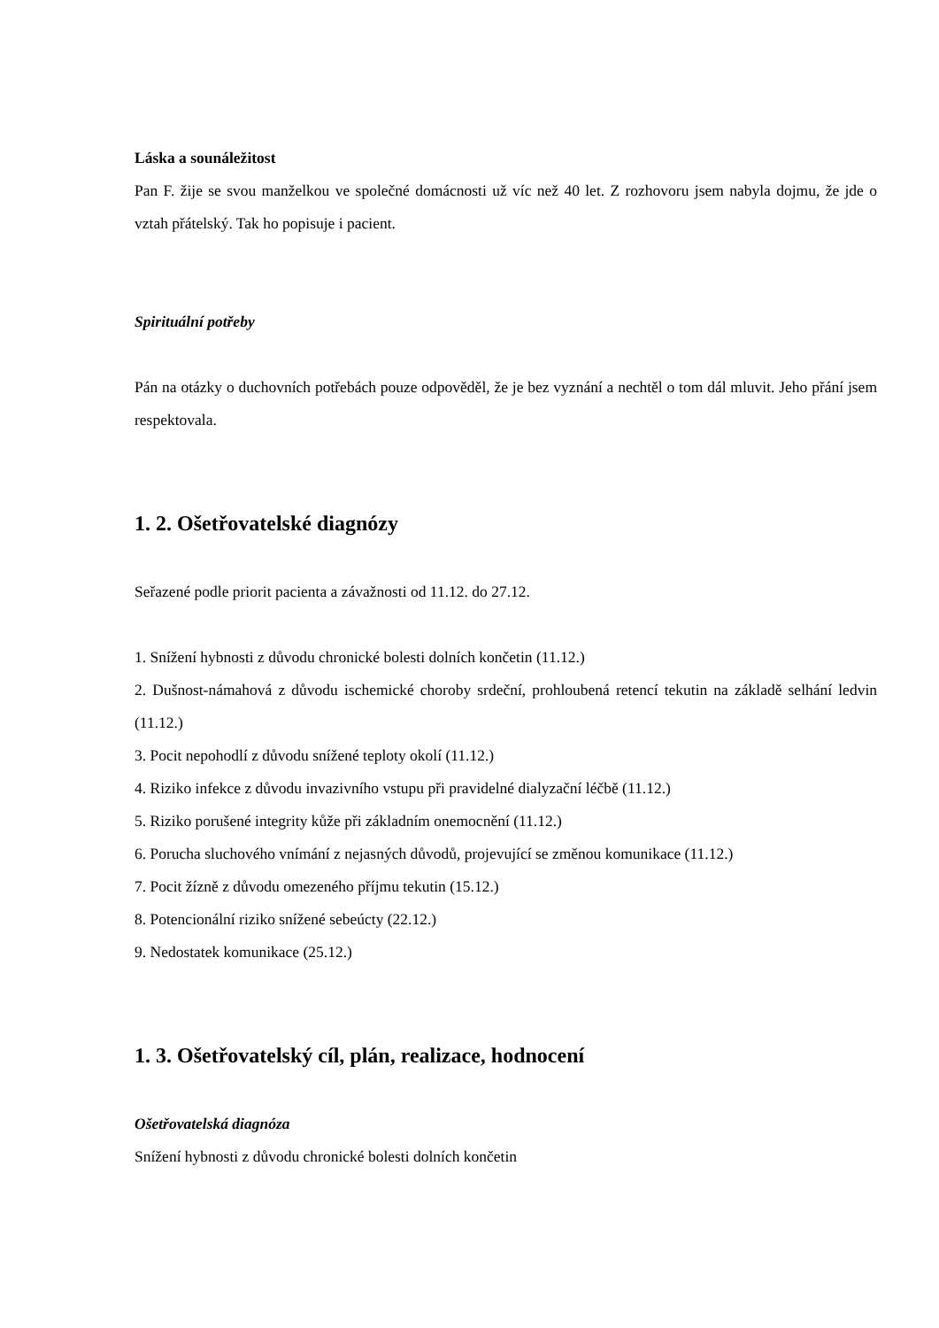Láska a sounáležitost
Pan F. žije se svou manželkou ve společné domácnosti už víc než 40 let. Z rozhovoru jsem nabyla dojmu, že jde o vztah přátelský. Tak ho popisuje i pacient.
Spirituální potřeby
Pán na otázky o duchovních potřebách pouze odpověděl, že je bez vyznání a nechtěl o tom dál mluvit. Jeho přání jsem respektovala.
1. 2. Ošetřovatelské diagnózy
Seřazené podle priorit pacienta a závažnosti od 11.12. do 27.12.
1. Snížení hybnosti z důvodu chronické bolesti dolních končetin (11.12.)
2. Dušnost-námahová z důvodu ischemické choroby srdeční, prohloubená retencí tekutin na základě selhání ledvin (11.12.)
3. Pocit nepohodlí z důvodu snížené teploty okolí (11.12.)
4. Riziko infekce z důvodu invazivního vstupu při pravidelné dialyzační léčbě (11.12.)
5. Riziko porušené integrity kůže při základním onemocnění (11.12.)
6. Porucha sluchového vnímání z nejasných důvodů, projevující se změnou komunikace (11.12.)
7. Pocit žízně z důvodu omezeného příjmu tekutin (15.12.)
8. Potencionální riziko snížené sebeúcty (22.12.)
9. Nedostatek komunikace (25.12.)
1. 3. Ošetřovatelský cíl, plán, realizace, hodnocení
Ošetřovatelská diagnóza
Snížení hybnosti z důvodu chronické bolesti dolních končetin